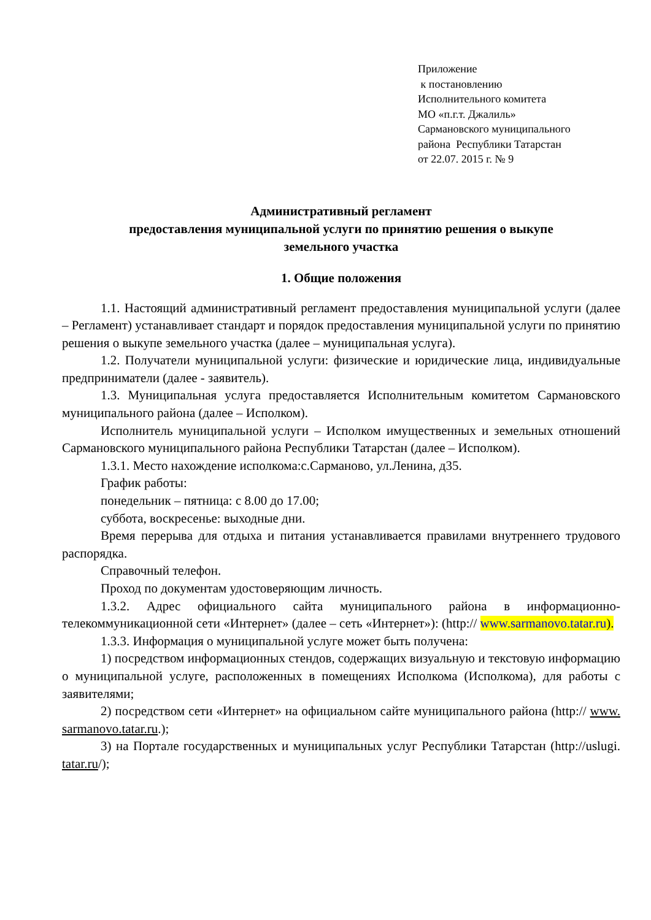Приложение
к постановлению
Исполнительного комитета
МО «п.г.т. Джалиль»
Сармановского муниципального
района Республики Татарстан
от 22.07. 2015 г. № 9
Административный регламент
предоставления муниципальной услуги по принятию решения о выкупе
земельного участка
1. Общие положения
1.1. Настоящий административный регламент предоставления муниципальной услуги (далее – Регламент) устанавливает стандарт и порядок предоставления муниципальной услуги по принятию решения о выкупе земельного участка (далее – муниципальная услуга).
1.2. Получатели муниципальной услуги: физические и юридические лица, индивидуальные предприниматели (далее - заявитель).
1.3. Муниципальная услуга предоставляется Исполнительным комитетом Сармановского муниципального района (далее – Исполком).
Исполнитель муниципальной услуги – Исполком имущественных и земельных отношений Сармановского муниципального района Республики Татарстан (далее – Исполком).
1.3.1. Место нахождение исполкома:с.Сарманово, ул.Ленина, д35.
График работы:
понедельник – пятница: с 8.00 до 17.00;
суббота, воскресенье: выходные дни.
Время перерыва для отдыха и питания устанавливается правилами внутреннего трудового распорядка.
Справочный телефон.
Проход по документам удостоверяющим личность.
1.3.2. Адрес официального сайта муниципального района в информационно-телекоммуникационной сети «Интернет» (далее – сеть «Интернет»): (http:// www.sarmanovo.tatar.ru).
1.3.3. Информация о муниципальной услуге может быть получена:
1) посредством информационных стендов, содержащих визуальную и текстовую информацию о муниципальной услуге, расположенных в помещениях Исполкома (Исполкома), для работы с заявителями;
2) посредством сети «Интернет» на официальном сайте муниципального района (http:// www. sarmanovo.tatar.ru.);
3) на Портале государственных и муниципальных услуг Республики Татарстан (http://uslugi. tatar.ru/);